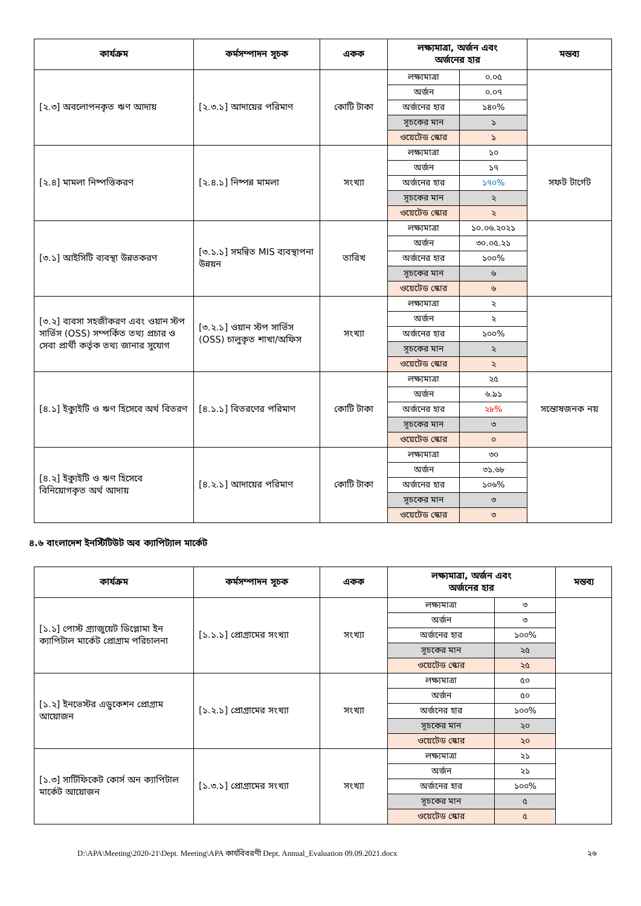| কার্যক্রম | কর্মসম্পাদন সূচক | একক | লক্ষ্যমাত্রা, অর্জন এবং অর্জনের হার | | মন্তব্য |
| --- | --- | --- | --- | --- | --- |
| [২.৩] অবলোপনকৃত ঋণ আদায় | [২.৩.১] আদায়ের পরিমাণ | কোটি টাকা | লক্ষ্যমাত্রা | ০.০৫ | |
| | | | অর্জন | ০.০৭ | |
| | | | অর্জনের হার | ১৪০% | |
| | | | সূচকের মান | ১ | |
| | | | ওয়েটেড স্কোর | ১ | |
| [২.৪] মামলা নিষ্পত্তিকরণ | [২.৪.১] নিষ্পন্ন মামলা | সংখ্যা | লক্ষ্যমাত্রা | ১০ | সফট টার্গেট |
| | | | অর্জন | ১৭ | |
| | | | অর্জনের হার | ১৭০% | |
| | | | সূচকের মান | ২ | |
| | | | ওয়েটেড স্কোর | ২ | |
| [৩.১] আইসিটি ব্যবস্থা উন্নতকরণ | [৩.১.১] সমন্বিত MIS ব্যবস্থাপনা উন্নয়ন | তারিখ | লক্ষ্যমাত্রা | ১০.০৬.২০২১ | |
| | | | অর্জন | ৩০.০৫.২১ | |
| | | | অর্জনের হার | ১০০% | |
| | | | সূচকের মান | ৬ | |
| | | | ওয়েটেড স্কোর | ৬ | |
| [৩.২] ব্যবসা সহজীকরণ এবং ওয়ান স্টপ সার্ভিস (OSS) সম্পর্কিত তথ্য প্রচার ও সেবা প্রার্থী কর্তৃক তথ্য জানার সুযোগ | [৩.২.১] ওয়ান স্টপ সার্ভিস (OSS) চালুকৃত শাখা/অফিস | সংখ্যা | লক্ষ্যমাত্রা | ২ | |
| | | | অর্জন | ২ | |
| | | | অর্জনের হার | ১০০% | |
| | | | সূচকের মান | ২ | |
| | | | ওয়েটেড স্কোর | ২ | |
| [৪.১] ইক্যুইটি ও ঋণ হিসেবে অর্থ বিতরণ | [৪.১.১] বিতরণের পরিমাণ | কোটি টাকা | লক্ষ্যমাত্রা | ২৫ | সন্তোষজনক নয় |
| | | | অর্জন | ৬.৯১ | |
| | | | অর্জনের হার | ২৮% | |
| | | | সূচকের মান | ৩ | |
| | | | ওয়েটেড স্কোর | ০ | |
| [৪.২] ইক্যুইটি ও ঋণ হিসেবে বিনিয়োগকৃত অর্থ আদায় | [৪.২.১] আদায়ের পরিমাণ | কোটি টাকা | লক্ষ্যমাত্রা | ৩০ | |
| | | | অর্জন | ৩১.৬৮ | |
| | | | অর্জনের হার | ১০৬% | |
| | | | সূচকের মান | ৩ | |
| | | | ওয়েটেড স্কোর | ৩ | |
৪.৬ বাংলাদেশ ইনস্টিটিউট অব ক্যাপিট্যাল মার্কেট
| কার্যক্রম | কর্মসম্পাদন সূচক | একক | লক্ষ্যমাত্রা, অর্জন এবং অর্জনের হার | | মন্তব্য |
| --- | --- | --- | --- | --- | --- |
| [১.১] পোস্ট গ্র্যাজুয়েট ডিপ্লোমা ইন ক্যাপিটাল মার্কেট প্রোগ্রাম পরিচালনা | [১.১.১] প্রোগ্রামের সংখ্যা | সংখ্যা | লক্ষ্যমাত্রা | ৩ | |
| | | | অর্জন | ৩ | |
| | | | অর্জনের হার | ১০০% | |
| | | | সূচকের মান | ২৫ | |
| | | | ওয়েটেড স্কোর | ২৫ | |
| [১.২] ইনভেস্টর এডুকেশন প্রোগ্রাম আয়োজন | [১.২.১] প্রোগ্রামের সংখ্যা | সংখ্যা | লক্ষ্যমাত্রা | ৫০ | |
| | | | অর্জন | ৫০ | |
| | | | অর্জনের হার | ১০০% | |
| | | | সূচকের মান | ২০ | |
| | | | ওয়েটেড স্কোর | ২০ | |
| [১.৩] সার্টিফিকেট কোর্স অন ক্যাপিটাল মার্কেট আয়োজন | [১.৩.১] প্রোগ্রামের সংখ্যা | সংখ্যা | লক্ষ্যমাত্রা | ২১ | |
| | | | অর্জন | ২১ | |
| | | | অর্জনের হার | ১০০% | |
| | | | সূচকের মান | ৫ | |
| | | | ওয়েটেড স্কোর | ৫ | |
D:\APA\Meeting\2020-21\Dept. Meeting\APA কার্যবিবরণী Dept. Annual_Evaluation 09.09.2021.docx ২৬